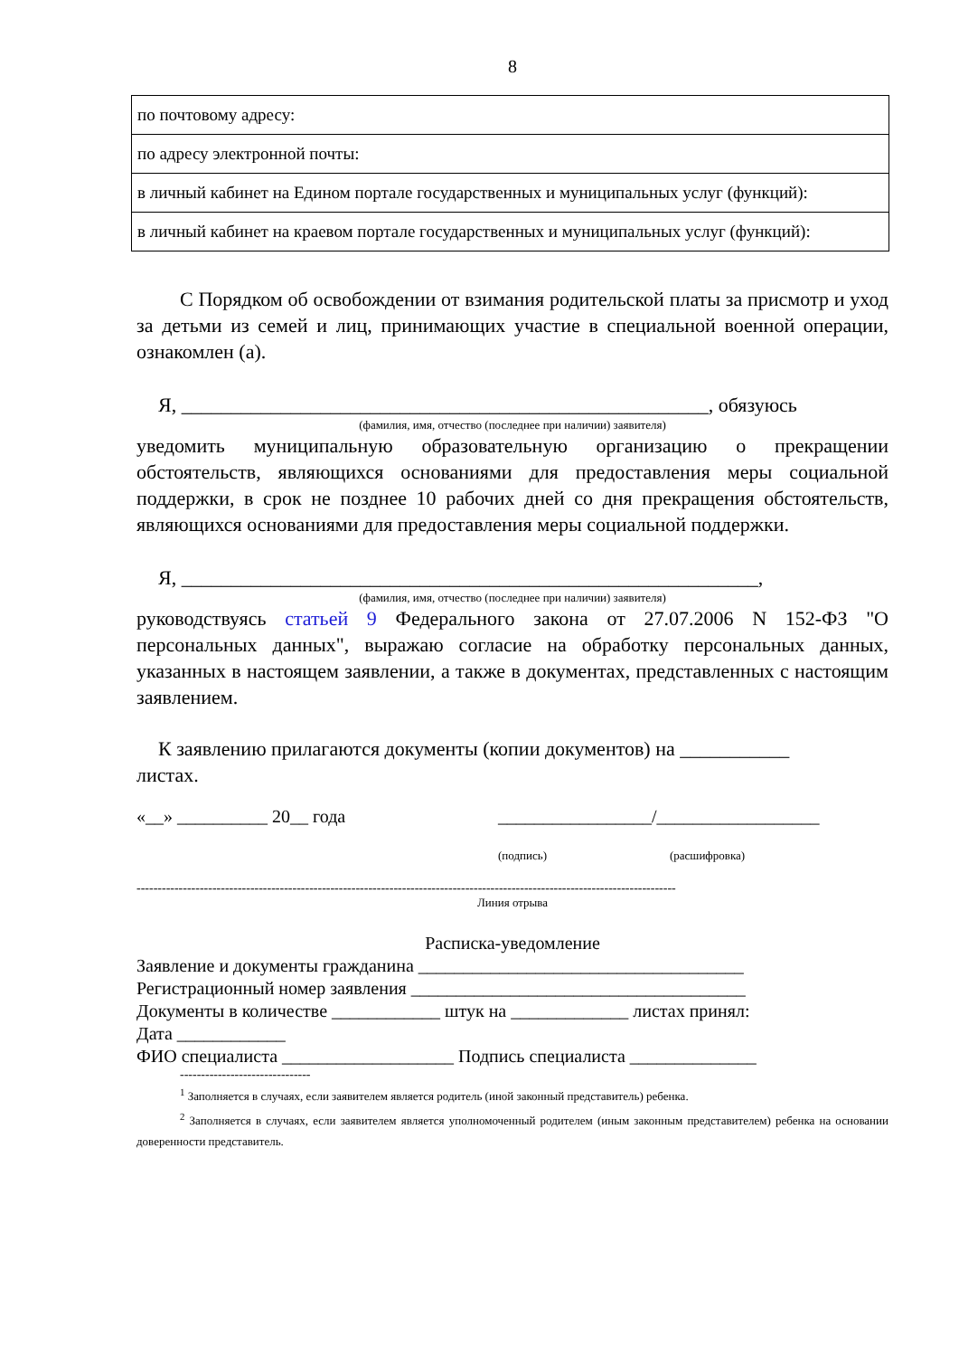8
| по почтовому адресу: |
| по адресу электронной почты: |
| в личный кабинет на Едином портале государственных и муниципальных услуг (функций): |
| в личный кабинет на краевом портале государственных и муниципальных услуг (функций): |
С Порядком об освобождении от взимания родительской платы за присмотр и уход за детьми из семей и лиц, принимающих участие в специальной военной операции, ознакомлен (а).
Я, _____________________________________________________, обязуюсь
(фамилия, имя, отчество (последнее при наличии) заявителя)
уведомить муниципальную образовательную организацию о прекращении обстоятельств, являющихся основаниями для предоставления меры социальной поддержки, в срок не позднее 10 рабочих дней со дня прекращения обстоятельств, являющихся основаниями для предоставления меры социальной поддержки.
Я, __________________________________________________________,
(фамилия, имя, отчество (последнее при наличии) заявителя)
руководствуясь статьей 9 Федерального закона от 27.07.2006 N 152-ФЗ "О персональных данных", выражаю согласие на обработку персональных данных, указанных в настоящем заявлении, а также в документах, представленных с настоящим заявлением.
К заявлению прилагаются документы (копии документов) на ___________
листах.
«__» __________ 20__ года _________________/__________________
(подпись) (расшифровка)
--------------------------------------------------------------------------------------------------------------------------------
Линия отрыва
Расписка-уведомление
Заявление и документы гражданина ____________________________________
Регистрационный номер заявления _____________________________________
Документы в количестве ____________ штук на _____________ листах принял:
Дата ____________
ФИО специалиста ___________________ Подпись специалиста ______________
-------------------------------
<sup>1</sup> Заполняется в случаях, если заявителем является родитель (иной законный представитель) ребенка.
<sup>2</sup> Заполняется в случаях, если заявителем является уполномоченный родителем (иным законным представителем) ребенка на основании доверенности представитель.